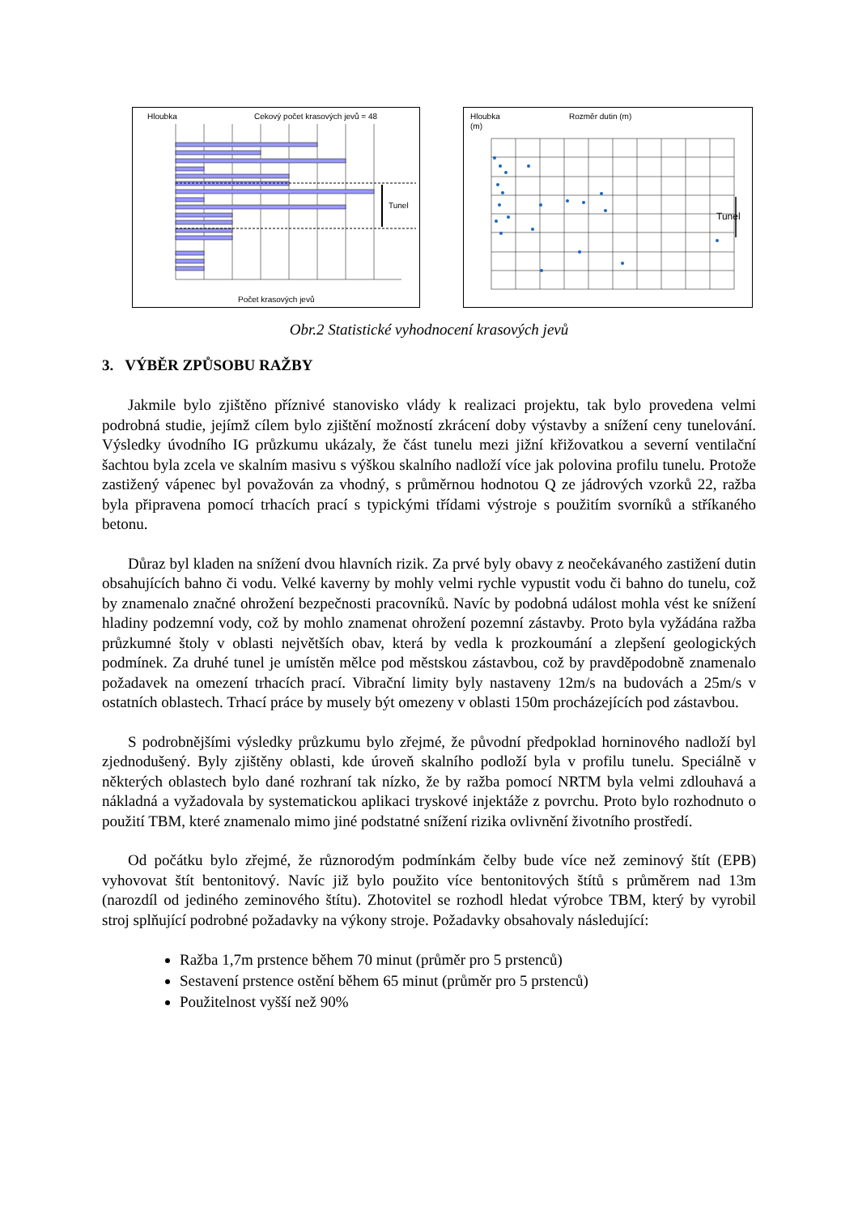Hloubka
Cekový počet krasových jevů = 48
Tunel
Počet krasových jevů
Hloubka
(m)
Rozměr dutin (m)
Tunel
Obr.2 Statistické vyhodnocení krasových jevů
3. VÝBĚR ZPŮSOBU RAŽBY
Jakmile bylo zjištěno příznivé stanovisko vlády k realizaci projektu, tak bylo provedena velmi podrobná studie, jejímž cílem bylo zjištění možností zkrácení doby výstavby a snížení ceny tunelování. Výsledky úvodního IG průzkumu ukázaly, že část tunelu mezi jižní křižovatkou a severní ventilační šachtou byla zcela ve skalním masivu s výškou skalního nadloží více jak polovina profilu tunelu. Protože zastižený vápenec byl považován za vhodný, s průměrnou hodnotou Q ze jádrových vzorků 22, ražba byla připravena pomocí trhacích prací s typickými třídami výstroje s použitím svorníků a stříkaného betonu.
Důraz byl kladen na snížení dvou hlavních rizik. Za prvé byly obavy z neočekávaného zastižení dutin obsahujících bahno či vodu. Velké kaverny by mohly velmi rychle vypustit vodu či bahno do tunelu, což by znamenalo značné ohrožení bezpečnosti pracovníků. Navíc by podobná událost mohla vést ke snížení hladiny podzemní vody, což by mohlo znamenat ohrožení pozemní zástavby. Proto byla vyžádána ražba průzkumné štoly v oblasti největších obav, která by vedla k prozkoumání a zlepšení geologických podmínek. Za druhé tunel je umístěn mělce pod městskou zástavbou, což by pravděpodobně znamenalo požadavek na omezení trhacích prací. Vibrační limity byly nastaveny 12m/s na budovách a 25m/s v ostatních oblastech. Trhací práce by musely být omezeny v oblasti 150m procházejících pod zástavbou.
S podrobnějšími výsledky průzkumu bylo zřejmé, že původní předpoklad horninového nadloží byl zjednodušený. Byly zjištěny oblasti, kde úroveň skalního podloží byla v profilu tunelu. Speciálně v některých oblastech bylo dané rozhraní tak nízko, že by ražba pomocí NRTM byla velmi zdlouhavá a nákladná a vyžadovala by systematickou aplikaci tryskové injektáže z povrchu. Proto bylo rozhodnuto o použití TBM, které znamenalo mimo jiné podstatné snížení rizika ovlivnění životního prostředí.
Od počátku bylo zřejmé, že různorodým podmínkám čelby bude více než zeminový štít (EPB) vyhovovat štít bentonitový. Navíc již bylo použito více bentonitových štítů s průměrem nad 13m (narozdíl od jediného zeminového štítu). Zhotovitel se rozhodl hledat výrobce TBM, který by vyrobil stroj splňující podrobné požadavky na výkony stroje. Požadavky obsahovaly následující:
Ražba 1,7m prstence během 70 minut (průměr pro 5 prstenců)
Sestavení prstence ostění během 65 minut (průměr pro 5 prstenců)
Použitelnost vyšší než 90%